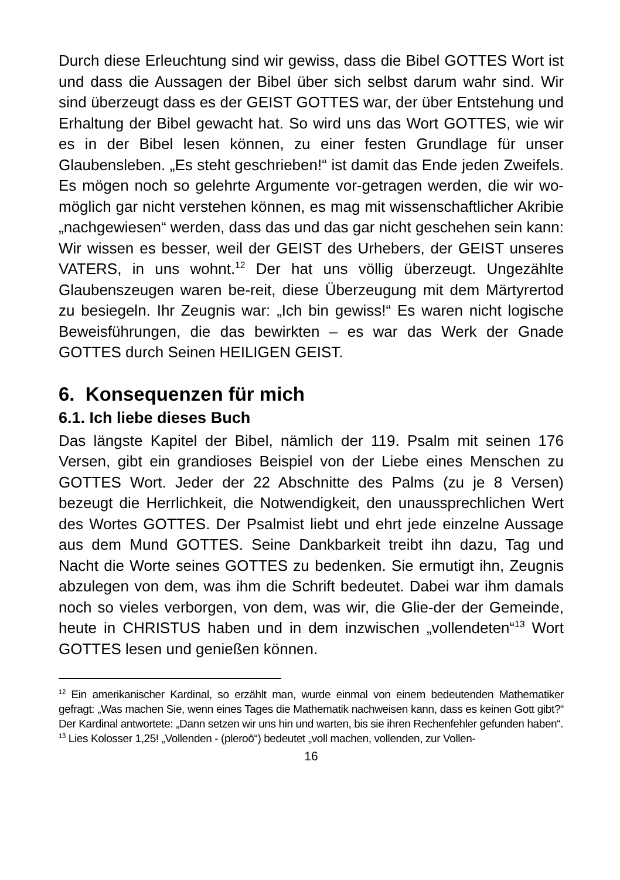Durch diese Erleuchtung sind wir gewiss, dass die Bibel GOTTES Wort ist und dass die Aussagen der Bibel über sich selbst darum wahr sind. Wir sind überzeugt dass es der GEIST GOTTES war, der über Entstehung und Erhaltung der Bibel gewacht hat. So wird uns das Wort GOTTES, wie wir es in der Bibel lesen können, zu einer festen Grundlage für unser Glaubensleben. „Es steht geschrieben!“ ist damit das Ende jeden Zweifels. Es mögen noch so gelehrte Argumente vor-getragen werden, die wir wo- möglich gar nicht verstehen können, es mag mit wissenschaftlicher Akribie „nachgewiesen“ werden, dass das und das gar nicht geschehen sein kann: Wir wissen es besser, weil der GEIST des Urhebers, der GEIST unseres VATERS, in uns wohnt.<sup>12</sup> Der hat uns völlig überzeugt. Ungezählte Glaubenszeugen waren be-reit, diese Überzeugung mit dem Märtyrertod zu besiegeln. Ihr Zeugnis war: „Ich bin gewiss!“ Es waren nicht logische Beweisführungen, die das bewirkten – es war das Werk der Gnade GOTTES durch Seinen HEILIGEN GEIST.
6. Konsequenzen für mich
6.1. Ich liebe dieses Buch
Das längste Kapitel der Bibel, nämlich der 119. Psalm mit seinen 176 Versen, gibt ein grandioses Beispiel von der Liebe eines Menschen zu GOTTES Wort. Jeder der 22 Abschnitte des Palms (zu je 8 Versen) bezeugt die Herrlichkeit, die Notwendigkeit, den unaussprechlichen Wert des Wortes GOTTES. Der Psalmist liebt und ehrt jede einzelne Aussage aus dem Mund GOTTES. Seine Dankbarkeit treibt ihn dazu, Tag und Nacht die Worte seines GOTTES zu bedenken. Sie ermutigt ihn, Zeugnis abzulegen von dem, was ihm die Schrift bedeutet. Dabei war ihm damals noch so vieles verborgen, von dem, was wir, die Glie-der der Gemeinde, heute in CHRISTUS haben und in dem inzwischen „vollendeten“<sup>13</sup> Wort GOTTES lesen und genießen können.
<sup>12</sup> Ein amerikanischer Kardinal, so erzählt man, wurde einmal von einem bedeutenden Mathematiker gefragt: „Was machen Sie, wenn eines Tages die Mathematik nachweisen kann, dass es keinen Gott gibt?“ Der Kardinal antwortete: „Dann setzen wir uns hin und warten, bis sie ihren Rechenfehler gefunden haben“.
<sup>13</sup> Lies Kolosser 1,25! „Vollenden - (pleroō“) bedeutet „voll machen, vollenden, zur Vollen-
16